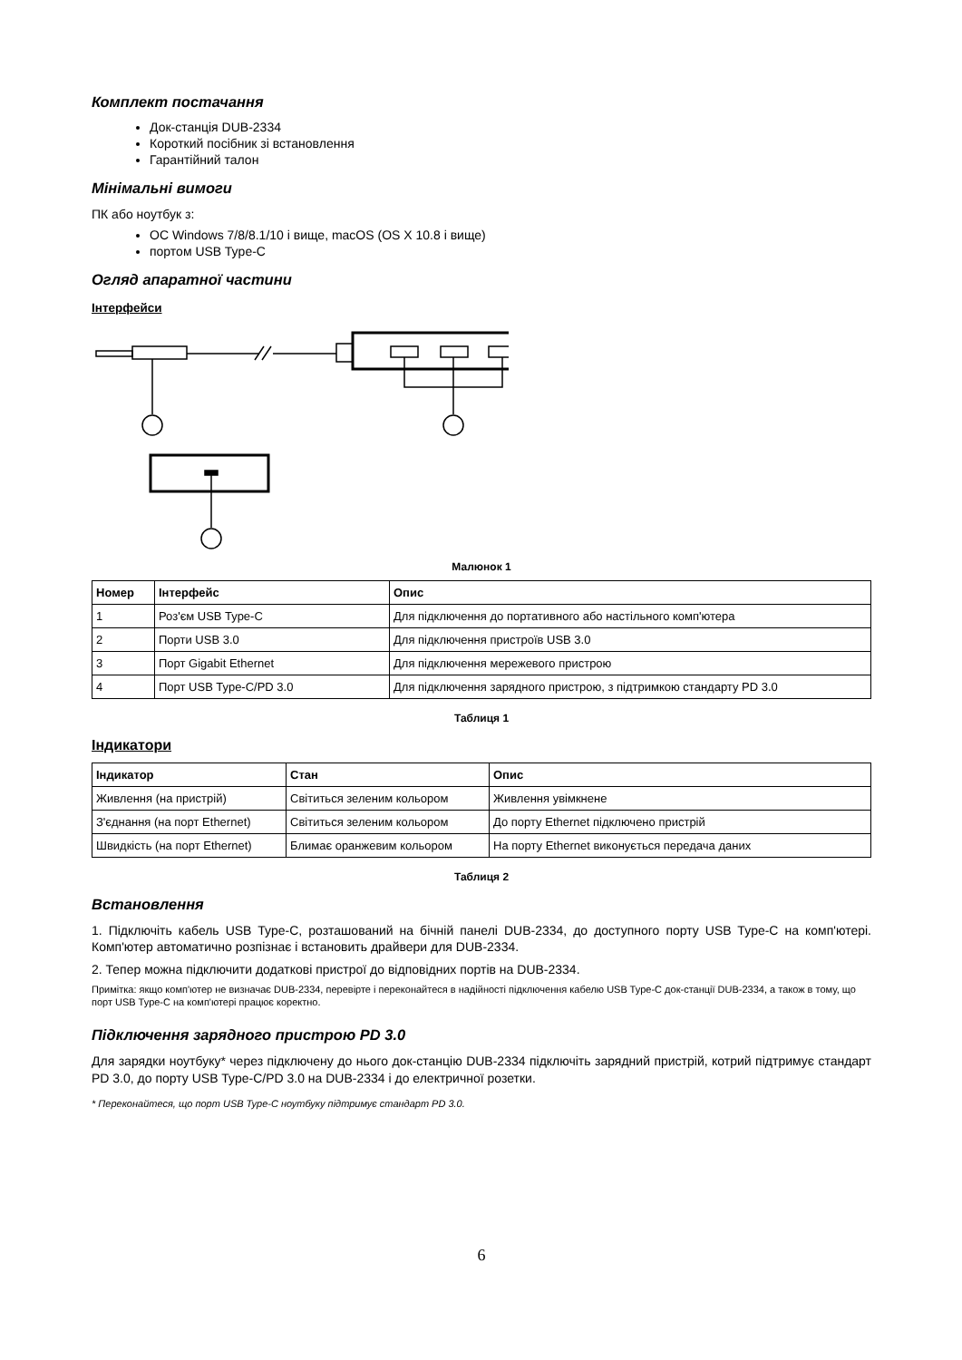Комплект постачання
Док-станція DUB-2334
Короткий посібник зі встановлення
Гарантійний талон
Мінімальні вимоги
ПК або ноутбук з:
ОС Windows 7/8/8.1/10 і вище, macOS (OS X 10.8 і вище)
портом USB Type-C
Огляд апаратної частини
Інтерфейси
Малюнок 1
| Номер | Інтерфейс | Опис |
| --- | --- | --- |
| 1 | Роз'єм USB Type-C | Для підключення до портативного або настільного комп'ютера |
| 2 | Порти USB 3.0 | Для підключення пристроїв USB 3.0 |
| 3 | Порт Gigabit Ethernet | Для підключення мережевого пристрою |
| 4 | Порт USB Type-C/PD 3.0 | Для підключення зарядного пристрою, з підтримкою стандарту PD 3.0 |
Таблиця 1
Індикатори
| Індикатор | Стан | Опис |
| --- | --- | --- |
| Живлення (на пристрій) | Світиться зеленим кольором | Живлення увімкнене |
| З'єднання (на порт Ethernet) | Світиться зеленим кольором | До порту Ethernet підключено пристрій |
| Швидкість (на порт Ethernet) | Блимає оранжевим кольором | На порту Ethernet виконується передача даних |
Таблиця 2
Встановлення
1. Підключіть кабель USB Type-C, розташований на бічній панелі DUB-2334, до доступного порту USB Type-C на комп'ютері. Комп'ютер автоматично розпізнає і встановить драйвери для DUB-2334.
2. Тепер можна підключити додаткові пристрої до відповідних портів на DUB-2334.
Примітка: якщо комп'ютер не визначає DUB-2334, перевірте і переконайтеся в надійності підключення кабелю USB Type-C док-станції DUB-2334, а також в тому, що порт USB Type-C на комп'ютері працює коректно.
Підключення зарядного пристрою PD 3.0
Для зарядки ноутбуку* через підключену до нього док-станцію DUB-2334 підключіть зарядний пристрій, котрий підтримує стандарт PD 3.0, до порту USB Type-C/PD 3.0 на DUB-2334 і до електричної розетки.
* Переконайтеся, що порт USB Type-C ноутбуку підтримує стандарт PD 3.0.
6